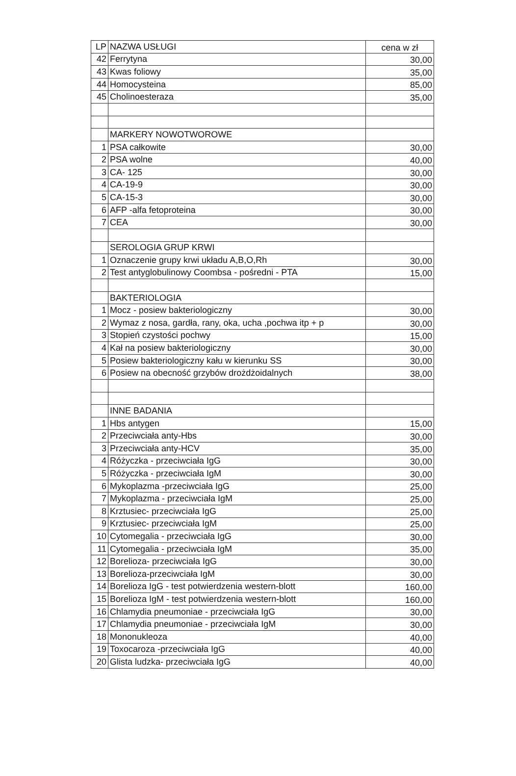| LP | NAZWA USŁUGI | cena w zł |
| --- | --- | --- |
| 42 | Ferrytyna | 30,00 |
| 43 | Kwas foliowy | 35,00 |
| 44 | Homocysteina | 85,00 |
| 45 | Cholinoesteraza | 35,00 |
| | MARKERY NOWOTWOROWE | |
| 1 | PSA całkowite | 30,00 |
| 2 | PSA wolne | 40,00 |
| 3 | CA- 125 | 30,00 |
| 4 | CA-19-9 | 30,00 |
| 5 | CA-15-3 | 30,00 |
| 6 | AFP -alfa fetoproteina | 30,00 |
| 7 | CEA | 30,00 |
| | SEROLOGIA GRUP KRWI | |
| 1 | Oznaczenie grupy krwi układu A,B,O,Rh | 30,00 |
| 2 | Test antyglobulinowy Coombsa - pośredni - PTA | 15,00 |
| | BAKTERIOLOGIA | |
| 1 | Mocz - posiew bakteriologiczny | 30,00 |
| 2 | Wymaz z nosa, gardła, rany, oka, ucha ,pochwa itp + p | 30,00 |
| 3 | Stopień czystości pochwy | 15,00 |
| 4 | Kał na posiew bakteriologiczny | 30,00 |
| 5 | Posiew bakteriologiczny kału w kierunku SS | 30,00 |
| 6 | Posiew na obecność grzybów drożdżoidalnych | 38,00 |
| | INNE BADANIA | |
| 1 | Hbs antygen | 15,00 |
| 2 | Przeciwciała anty-Hbs | 30,00 |
| 3 | Przeciwciała anty-HCV | 35,00 |
| 4 | Różyczka - przeciwciała IgG | 30,00 |
| 5 | Różyczka - przeciwciała IgM | 30,00 |
| 6 | Mykoplazma -przeciwciała IgG | 25,00 |
| 7 | Mykoplazma - przeciwciała IgM | 25,00 |
| 8 | Krztusiec- przeciwciała IgG | 25,00 |
| 9 | Krztusiec- przeciwciała IgM | 25,00 |
| 10 | Cytomegalia - przeciwciała IgG | 30,00 |
| 11 | Cytomegalia - przeciwciała IgM | 35,00 |
| 12 | Borelioza- przeciwciała IgG | 30,00 |
| 13 | Borelioza-przeciwciała IgM | 30,00 |
| 14 | Borelioza IgG - test potwierdzenia western-blott | 160,00 |
| 15 | Borelioza IgM - test potwierdzenia western-blott | 160,00 |
| 16 | Chlamydia pneumoniae - przeciwciała IgG | 30,00 |
| 17 | Chlamydia pneumoniae - przeciwciała IgM | 30,00 |
| 18 | Mononukleoza | 40,00 |
| 19 | Toxocaroza -przeciwciała IgG | 40,00 |
| 20 | Glista ludzka- przeciwciała IgG | 40,00 |